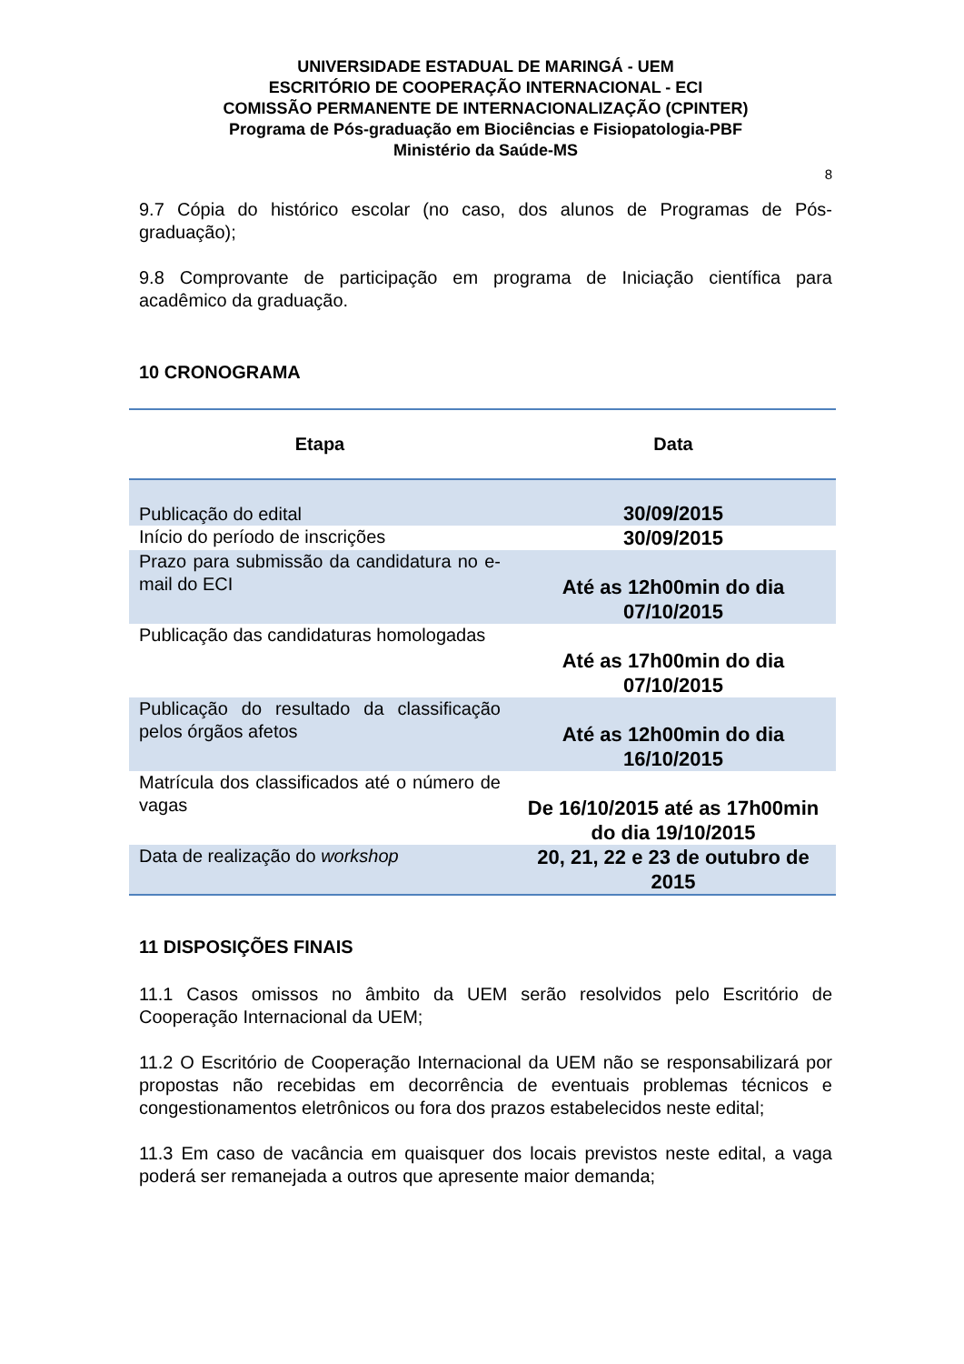UNIVERSIDADE ESTADUAL DE MARINGÁ - UEM
ESCRITÓRIO DE COOPERAÇÃO INTERNACIONAL - ECI
COMISSÃO PERMANENTE DE INTERNACIONALIZAÇÃO (CPINTER)
Programa de Pós-graduação em Biociências e Fisiopatologia-PBF
Ministério da Saúde-MS
8
9.7 Cópia do histórico escolar (no caso, dos alunos de Programas de Pós-graduação);
9.8 Comprovante de participação em programa de Iniciação científica para acadêmico da graduação.
10 CRONOGRAMA
| Etapa | Data |
| --- | --- |
| Publicação do edital | 30/09/2015 |
| Início do período de inscrições | 30/09/2015 |
| Prazo para submissão da candidatura no e-mail do ECI | Até as 12h00min do dia 07/10/2015 |
| Publicação das candidaturas homologadas | Até as 17h00min do dia 07/10/2015 |
| Publicação do resultado da classificação pelos órgãos afetos | Até as 12h00min do dia 16/10/2015 |
| Matrícula dos classificados até o número de vagas | De 16/10/2015 até as 17h00min do dia 19/10/2015 |
| Data de realização do workshop | 20, 21, 22 e 23 de outubro de 2015 |
11 DISPOSIÇÕES FINAIS
11.1 Casos omissos no âmbito da UEM serão resolvidos pelo Escritório de Cooperação Internacional da UEM;
11.2 O Escritório de Cooperação Internacional da UEM não se responsabilizará por propostas não recebidas em decorrência de eventuais problemas técnicos e congestionamentos eletrônicos ou fora dos prazos estabelecidos neste edital;
11.3 Em caso de vacância em quaisquer dos locais previstos neste edital, a vaga poderá ser remanejada a outros que apresente maior demanda;